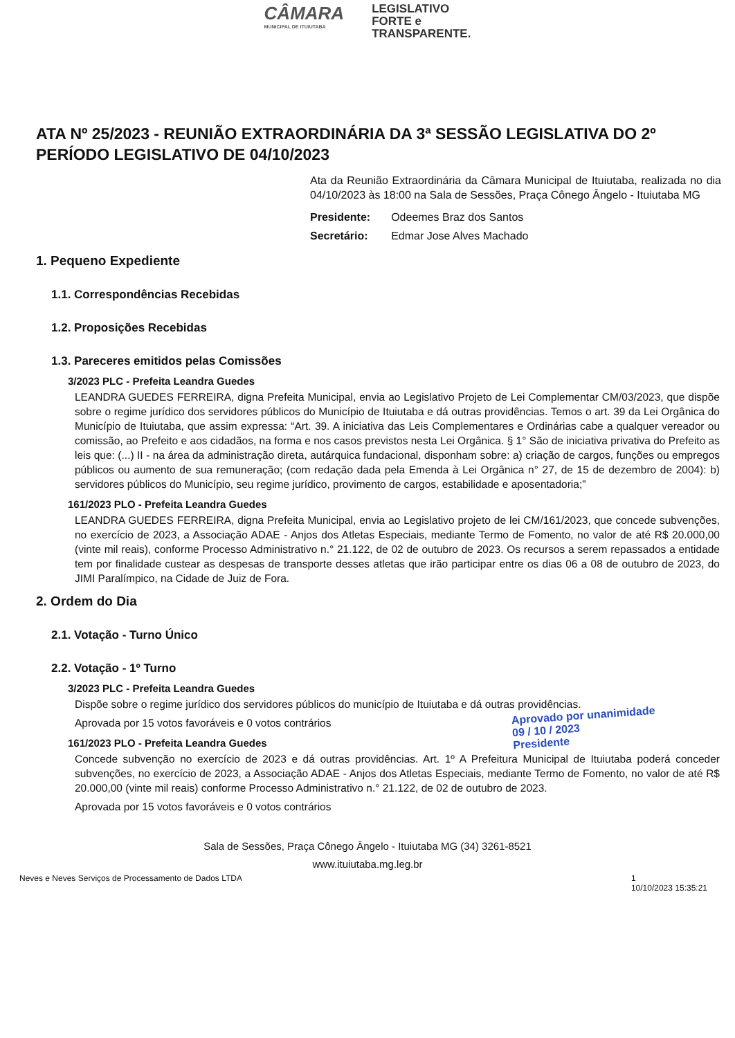CÂMARA
MUNICIPAL DE ITUIUTABA
LEGISLATIVO
FORTE e
TRANSPARENTE.
ATA Nº 25/2023 - REUNIÃO EXTRAORDINÁRIA DA 3ª SESSÃO LEGISLATIVA DO 2º PERÍODO LEGISLATIVO DE 04/10/2023
Ata da Reunião Extraordinária da Câmara Municipal de Ituiutaba, realizada no dia 04/10/2023 às 18:00 na Sala de Sessões, Praça Cônego Ângelo - Ituiutaba MG
| Presidente: | Odeemes Braz dos Santos |
| Secretário: | Edmar Jose Alves Machado |
1. Pequeno Expediente
1.1. Correspondências Recebidas
1.2. Proposições Recebidas
1.3. Pareceres emitidos pelas Comissões
3/2023 PLC - Prefeita Leandra Guedes
LEANDRA GUEDES FERREIRA, digna Prefeita Municipal, envia ao Legislativo Projeto de Lei Complementar CM/03/2023, que dispõe sobre o regime jurídico dos servidores públicos do Município de Ituiutaba e dá outras providências. Temos o art. 39 da Lei Orgânica do Município de Ituiutaba, que assim expressa: “Art. 39. A iniciativa das Leis Complementares e Ordinárias cabe a qualquer vereador ou comissão, ao Prefeito e aos cidadãos, na forma e nos casos previstos nesta Lei Orgânica. § 1° São de iniciativa privativa do Prefeito as leis que: (...) II - na área da administração direta, autárquica fundacional, disponham sobre: a) criação de cargos, funções ou empregos públicos ou aumento de sua remuneração; (com redação dada pela Emenda à Lei Orgânica n° 27, de 15 de dezembro de 2004): b) servidores públicos do Município, seu regime jurídico, provimento de cargos, estabilidade e aposentadoria;”
161/2023 PLO - Prefeita Leandra Guedes
LEANDRA GUEDES FERREIRA, digna Prefeita Municipal, envia ao Legislativo projeto de lei CM/161/2023, que concede subvenções, no exercício de 2023, a Associação ADAE - Anjos dos Atletas Especiais, mediante Termo de Fomento, no valor de até R$ 20.000,00 (vinte mil reais), conforme Processo Administrativo n.° 21.122, de 02 de outubro de 2023. Os recursos a serem repassados a entidade tem por finalidade custear as despesas de transporte desses atletas que irão participar entre os dias 06 a 08 de outubro de 2023, do JIMI Paralímpico, na Cidade de Juiz de Fora.
2. Ordem do Dia
2.1. Votação - Turno Único
2.2. Votação - 1º Turno
3/2023 PLC - Prefeita Leandra Guedes
Dispõe sobre o regime jurídico dos servidores públicos do município de Ituiutaba e dá outras providências.
Aprovada por 15 votos favoráveis e 0 votos contrários
161/2023 PLO - Prefeita Leandra Guedes
Concede subvenção no exercício de 2023 e dá outras providências. Art. 1º A Prefeitura Municipal de Ituiutaba poderá conceder subvenções, no exercício de 2023, a Associação ADAE - Anjos dos Atletas Especiais, mediante Termo de Fomento, no valor de até R$ 20.000,00 (vinte mil reais) conforme Processo Administrativo n.° 21.122, de 02 de outubro de 2023.
Aprovada por 15 votos favoráveis e 0 votos contrários
Sala de Sessões, Praça Cônego Ângelo - Ituiutaba MG (34) 3261-8521
www.ituiutaba.mg.leg.br
Neves e Neves Serviços de Processamento de Dados LTDA 1
10/10/2023 15:35:21
Aprovado por unanimidade
09 / 10 / 2023
Presidente